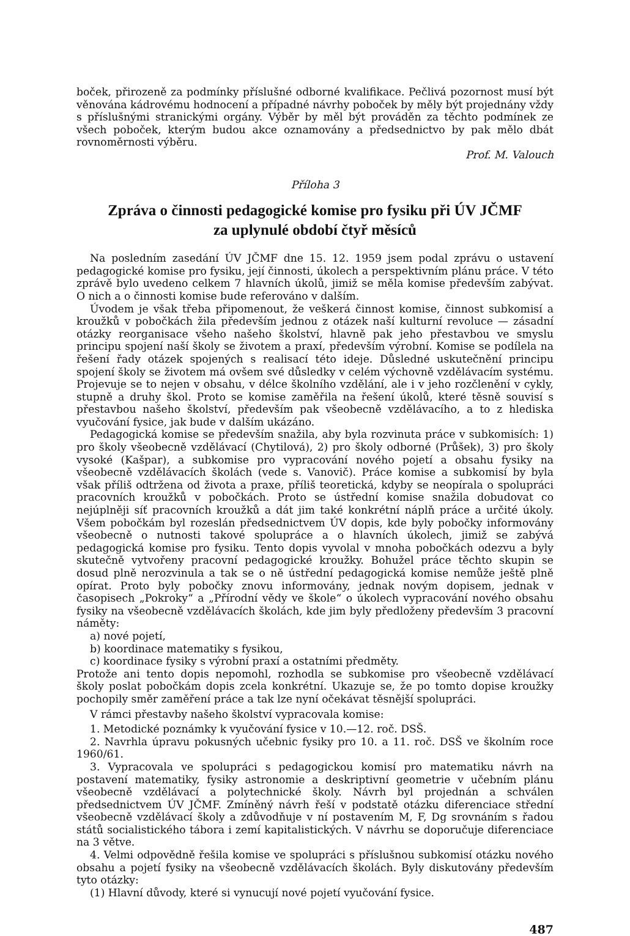boček, přirozeně za podmínky příslušné odborné kvalifikace. Pečlivá pozornost musí být věnována kádrovému hodnocení a případné návrhy poboček by měly být projednány vždy s příslušnými stranickými orgány. Výběr by měl být prováděn za těchto podmínek ze všech poboček, kterým budou akce oznamovány a předsednictvo by pak mělo dbát rovnoměrnosti výběru.
Prof. M. Valouch
Příloha 3
Zpráva o činnosti pedagogické komise pro fysiku při ÚV JČMF
za uplynulé období čtyř měsíců
Na posledním zasedání ÚV JČMF dne 15. 12. 1959 jsem podal zprávu o ustavení pedagogické komise pro fysiku, její činnosti, úkolech a perspektivním plánu práce. V této zprávě bylo uvedeno celkem 7 hlavních úkolů, jimiž se měla komise především zabývat. O nich a o činnosti komise bude referováno v dalším.
Úvodem je však třeba připomenout, že veškerá činnost komise, činnost subkomisí a kroužků v pobočkách žila především jednou z otázek naší kulturní revoluce — zásadní otázky reorganisace všeho našeho školství, hlavně pak jeho přestavbou ve smyslu principu spojení naší školy se životem a praxí, především výrobní. Komise se podílela na řešení řady otázek spojených s realisací této ideje. Důsledné uskutečnění principu spojení školy se životem má ovšem své důsledky v celém výchovně vzdělávacím systému. Projevuje se to nejen v obsahu, v délce školního vzdělání, ale i v jeho rozčlenění v cykly, stupně a druhy škol. Proto se komise zaměřila na řešení úkolů, které těsně souvisí s přestavbou našeho školství, především pak všeobecně vzdělávacího, a to z hlediska vyučování fysice, jak bude v dalším ukázáno.
Pedagogická komise se především snažila, aby byla rozvinuta práce v subkomisích: 1) pro školy všeobecně vzdělávací (Chytilová), 2) pro školy odborné (Průšek), 3) pro školy vysoké (Kašpar), a subkomise pro vypracování nového pojetí a obsahu fysiky na všeobecně vzdělávacích školách (vede s. Vanovič). Práce komise a subkomisí by byla však příliš odtržena od života a praxe, příliš teoretická, kdyby se neopírala o spolupráci pracovních kroužků v pobočkách. Proto se ústřední komise snažila dobudovat co nejúplněji síť pracovních kroužků a dát jim také konkrétní náplň práce a určité úkoly. Všem pobočkám byl rozeslán předsednictvem ÚV dopis, kde byly pobočky informovány všeobecně o nutnosti takové spolupráce a o hlavních úkolech, jimiž se zabývá pedagogická komise pro fysiku. Tento dopis vyvolal v mnoha pobočkách odezvu a byly skutečně vytvořeny pracovní pedagogické kroužky. Bohužel práce těchto skupin se dosud plně nerozvinula a tak se o ně ústřední pedagogická komise nemůže ještě plně opírat. Proto byly pobočky znovu informovány, jednak novým dopisem, jednak v časopisech „Pokroky“ a „Přírodní vědy ve škole“ o úkolech vypracování nového obsahu fysiky na všeobecně vzdělávacích školách, kde jim byly předloženy především 3 pracovní náměty:
a) nové pojetí,
b) koordinace matematiky s fysikou,
c) koordinace fysiky s výrobní praxí a ostatními předměty.
Protože ani tento dopis nepomohl, rozhodla se subkomise pro všeobecně vzdělávací školy poslat pobočkám dopis zcela konkrétní. Ukazuje se, že po tomto dopise kroužky pochopily směr zaměření práce a tak lze nyní očekávat těsnější spolupráci.
V rámci přestavby našeho školství vypracovala komise:
1. Metodické poznámky k vyučování fysice v 10.—12. roč. DSŠ.
2. Navrhla úpravu pokusných učebnic fysiky pro 10. a 11. roč. DSŠ ve školním roce 1960/61.
3. Vypracovala ve spolupráci s pedagogickou komisí pro matematiku návrh na postavení matematiky, fysiky astronomie a deskriptivní geometrie v učebním plánu všeobecně vzdělávací a polytechnické školy. Návrh byl projednán a schválen předsednictvem ÚV JČMF. Zmíněný návrh řeší v podstatě otázku diferenciace střední všeobecně vzdělávací školy a zdůvodňuje v ní postavením M, F, Dg srovnáním s řadou států socialistického tábora i zemí kapitalistických. V návrhu se doporučuje diferenciace na 3 větve.
4. Velmi odpovědně řešila komise ve spolupráci s příslušnou subkomisí otázku nového obsahu a pojetí fysiky na všeobecně vzdělávacích školách. Byly diskutovány především tyto otázky:
(1) Hlavní důvody, které si vynucují nové pojetí vyučování fysice.
487